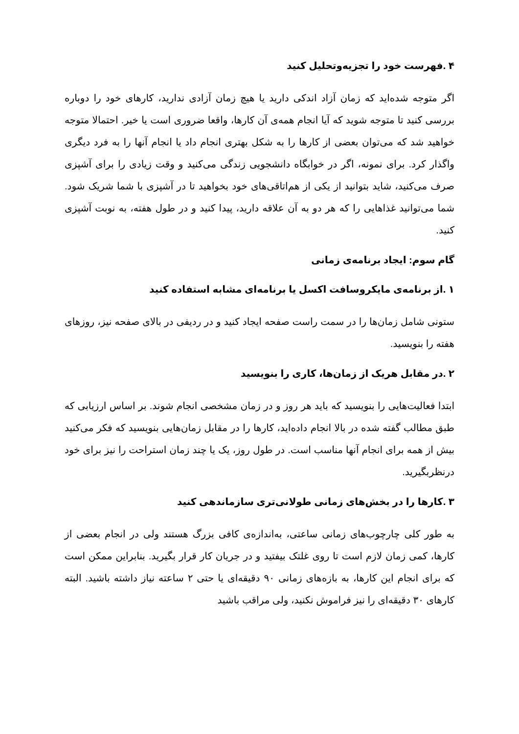۴ .فهرست خود را تجزیه‌وتحلیل کنید
اگر متوجه شده‌اید که زمان آزاد اندکی دارید یا هیچ زمان آزادی ندارید، کارهای خود را دوباره بررسی کنید تا متوجه شوید که آیا انجام همه‌ی آن کارها، واقعا ضروری است یا خیر. احتمالا متوجه خواهید شد که می‌توان بعضی از کارها را به شکل بهتری انجام داد یا انجام آنها را به فرد دیگری واگذار کرد. برای نمونه، اگر در خوابگاه دانشجویی زندگی می‌کنید و وقت زیادی را برای آشپزی صرف می‌کنید، شاید بتوانید از یکی از هم‌اتاقی‌های خود بخواهید تا در آشپزی با شما شریک شود. شما می‌توانید غذاهایی را که هر دو به آن علاقه دارید، پیدا کنید و در طول هفته، به نوبت آشپزی کنید.
گام سوم: ایجاد برنامه‌ی زمانی
۱ .از برنامه‌ی مایکروسافت اکسل یا برنامه‌ای مشابه استفاده کنید
ستونی شامل زمان‌ها را در سمت راست صفحه ایجاد کنید و در ردیفی در بالای صفحه نیز، روزهای هفته را بنویسید.
۲ .در مقابل هریک از زمان‌ها، کاری را بنویسید
ابتدا فعالیت‌هایی را بنویسید که باید هر روز و در زمان مشخصی انجام شوند. بر اساس ارزیابی که طبق مطالب گفته شده در بالا انجام داده‌اید، کارها را در مقابل زمان‌هایی بنویسید که فکر می‌کنید بیش از همه برای انجام آنها مناسب است. در طول روز، یک یا چند زمان استراحت را نیز برای خود درنظربگیرید.
۳ .کارها را در بخش‌های زمانی طولانی‌تری سازماندهی کنید
به طور کلی چارچوب‌های زمانی ساعتی، به‌اندازه‌ی کافی بزرگ هستند ولی در انجام بعضی از کارها، کمی زمان لازم است تا روی غلتک بیفتید و در جریان کار قرار بگیرید. بنابراین ممکن است که برای انجام این کارها، به بازه‌های زمانی ۹۰ دقیقه‌ای یا حتی ۲ ساعته نیاز داشته باشید. البته کارهای ۳۰ دقیقه‌ای را نیز فراموش نکنید، ولی مراقب باشید